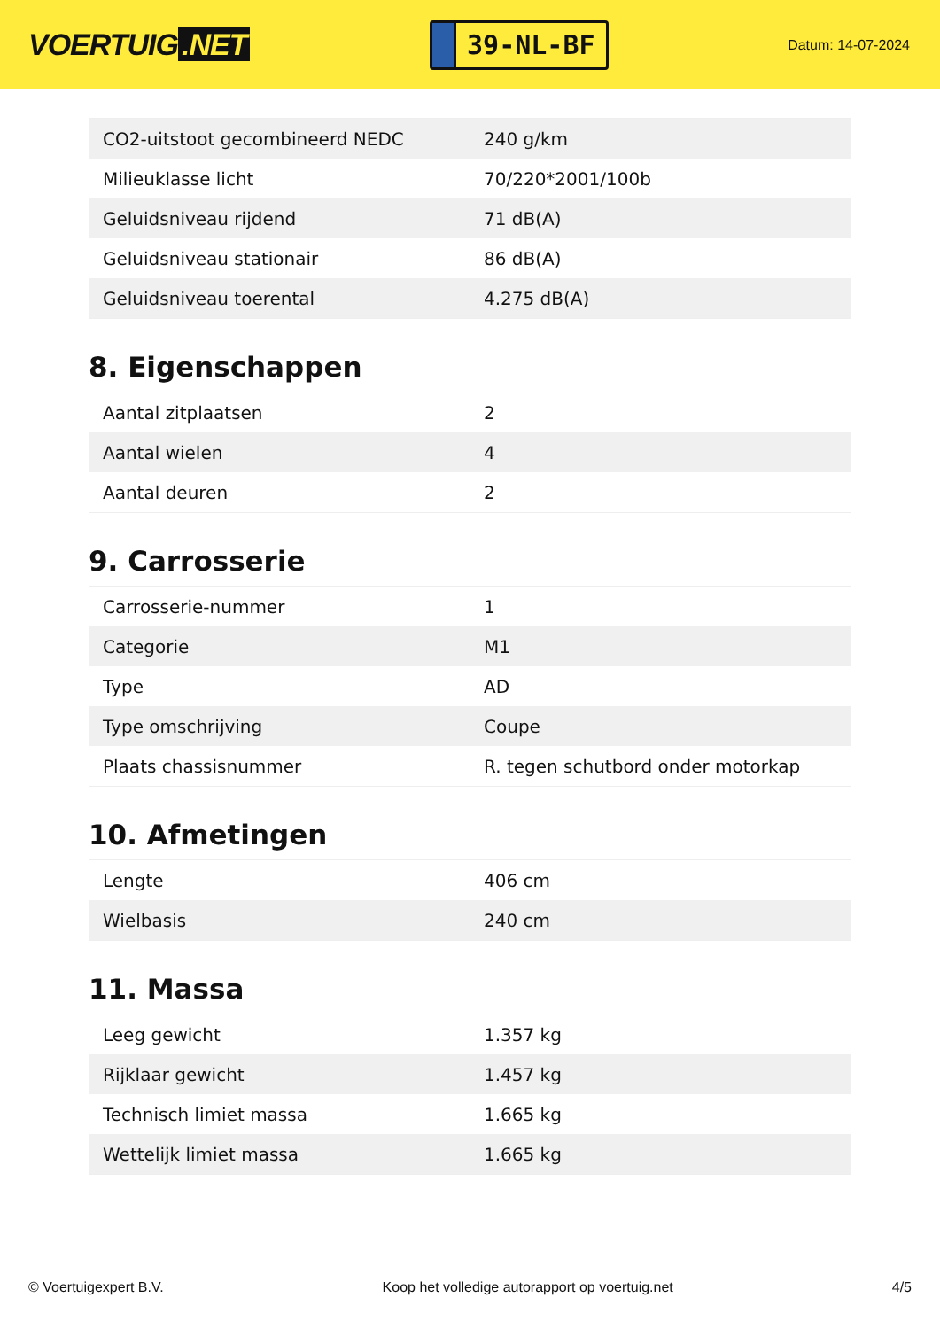VOERTUIG.NET
39-NL-BF
Datum: 14-07-2024
| CO2-uitstoot gecombineerd NEDC | 240 g/km |
| Milieuklasse licht | 70/220*2001/100b |
| Geluidsniveau rijdend | 71 dB(A) |
| Geluidsniveau stationair | 86 dB(A) |
| Geluidsniveau toerental | 4.275 dB(A) |
8. Eigenschappen
| Aantal zitplaatsen | 2 |
| Aantal wielen | 4 |
| Aantal deuren | 2 |
9. Carrosserie
| Carrosserie-nummer | 1 |
| Categorie | M1 |
| Type | AD |
| Type omschrijving | Coupe |
| Plaats chassisnummer | R. tegen schutbord onder motorkap |
10. Afmetingen
| Lengte | 406 cm |
| Wielbasis | 240 cm |
11. Massa
| Leeg gewicht | 1.357 kg |
| Rijklaar gewicht | 1.457 kg |
| Technisch limiet massa | 1.665 kg |
| Wettelijk limiet massa | 1.665 kg |
© Voertuigexpert B.V. Koop het volledige autorapport op voertuig.net 4/5